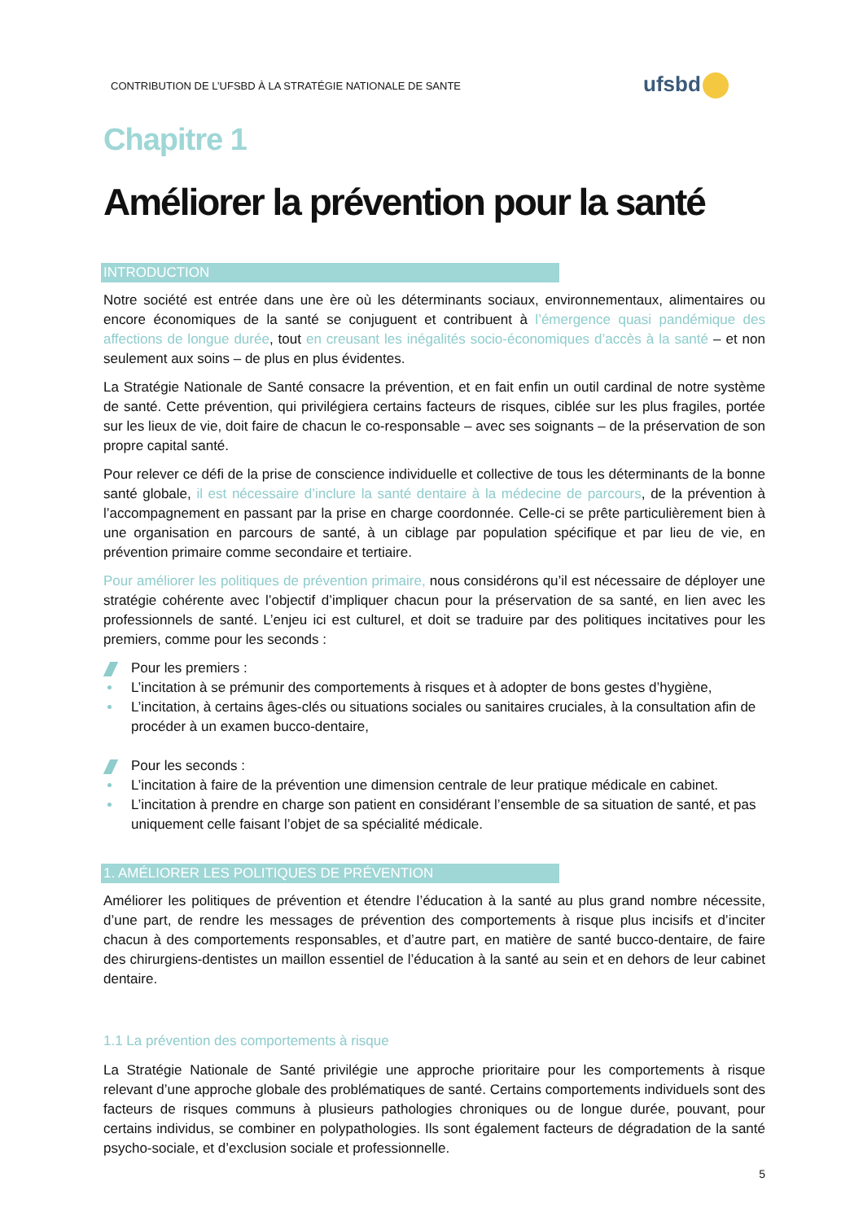CONTRIBUTION DE L’UFSBD À LA STRATÉGIE NATIONALE DE SANTE
ufsbd
Chapitre 1
Améliorer la prévention pour la santé
INTRODUCTION
Notre société est entrée dans une ère où les déterminants sociaux, environnementaux, alimentaires ou encore économiques de la santé se conjuguent et contribuent à l’émergence quasi pandémique des affections de longue durée, tout en creusant les inégalités socio-économiques d’accès à la santé – et non seulement aux soins – de plus en plus évidentes.
La Stratégie Nationale de Santé consacre la prévention, et en fait enfin un outil cardinal de notre système de santé. Cette prévention, qui privilégiera certains facteurs de risques, ciblée sur les plus fragiles, portée sur les lieux de vie, doit faire de chacun le co-responsable – avec ses soignants – de la préservation de son propre capital santé.
Pour relever ce défi de la prise de conscience individuelle et collective de tous les déterminants de la bonne santé globale, il est nécessaire d’inclure la santé dentaire à la médecine de parcours, de la prévention à l’accompagnement en passant par la prise en charge coordonnée. Celle-ci se prête particulièrement bien à une organisation en parcours de santé, à un ciblage par population spécifique et par lieu de vie, en prévention primaire comme secondaire et tertiaire.
Pour améliorer les politiques de prévention primaire, nous considérons qu’il est nécessaire de déployer une stratégie cohérente avec l’objectif d’impliquer chacun pour la préservation de sa santé, en lien avec les professionnels de santé. L’enjeu ici est culturel, et doit se traduire par des politiques incitatives pour les premiers, comme pour les seconds :
Pour les premiers :
L’incitation à se prémunir des comportements à risques et à adopter de bons gestes d’hygiène,
L’incitation, à certains âges-clés ou situations sociales ou sanitaires cruciales, à la consultation afin de procéder à un examen bucco-dentaire,
Pour les seconds :
L’incitation à faire de la prévention une dimension centrale de leur pratique médicale en cabinet.
L’incitation à prendre en charge son patient en considérant l’ensemble de sa situation de santé, et pas uniquement celle faisant l’objet de sa spécialité médicale.
1. AMÉLIORER LES POLITIQUES DE PRÉVENTION
Améliorer les politiques de prévention et étendre l’éducation à la santé au plus grand nombre nécessite, d’une part, de rendre les messages de prévention des comportements à risque plus incisifs et d’inciter chacun à des comportements responsables, et d’autre part, en matière de santé bucco-dentaire, de faire des chirurgiens-dentistes un maillon essentiel de l’éducation à la santé au sein et en dehors de leur cabinet dentaire.
1.1 La prévention des comportements à risque
La Stratégie Nationale de Santé privilégie une approche prioritaire pour les comportements à risque relevant d’une approche globale des problématiques de santé. Certains comportements individuels sont des facteurs de risques communs à plusieurs pathologies chroniques ou de longue durée, pouvant, pour certains individus, se combiner en polypathologies. Ils sont également facteurs de dégradation de la santé psycho-sociale, et d’exclusion sociale et professionnelle.
5